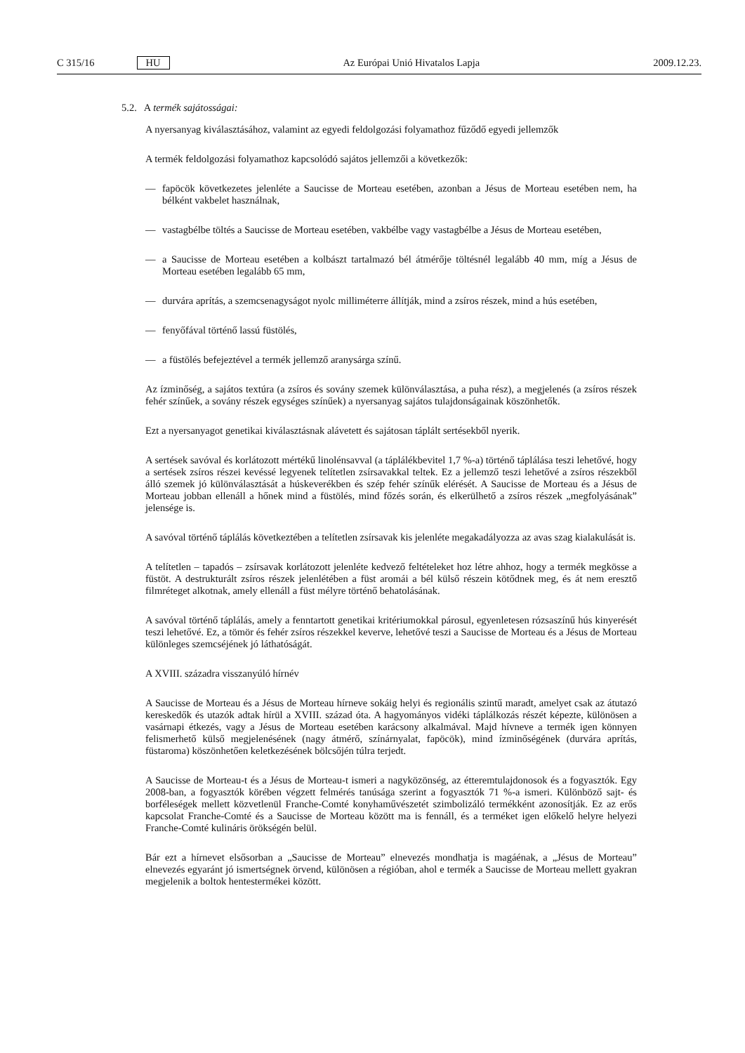C 315/16 HU Az Európai Unió Hivatalos Lapja 2009.12.23.
5.2. A termék sajátosságai:
A nyersanyag kiválasztásához, valamint az egyedi feldolgozási folyamathoz fűződő egyedi jellemzők
A termék feldolgozási folyamathoz kapcsolódó sajátos jellemzői a következők:
— fapöcök következetes jelenléte a Saucisse de Morteau esetében, azonban a Jésus de Morteau esetében nem, ha bélként vakbelet használnak,
— vastagbélbe töltés a Saucisse de Morteau esetében, vakbélbe vagy vastagbélbe a Jésus de Morteau esetében,
— a Saucisse de Morteau esetében a kolbászt tartalmazó bél átmérője töltésnél legalább 40 mm, míg a Jésus de Morteau esetében legalább 65 mm,
— durvára aprítás, a szemcsenagyságot nyolc milliméterre állítják, mind a zsíros részek, mind a hús esetében,
— fenyőfával történő lassú füstölés,
— a füstölés befejeztével a termék jellemző aranysárga színű.
Az ízminőség, a sajátos textúra (a zsíros és sovány szemek különválasztása, a puha rész), a megjelenés (a zsíros részek fehér színűek, a sovány részek egységes színűek) a nyersanyag sajátos tulajdonságainak köszönhetők.
Ezt a nyersanyagot genetikai kiválasztásnak alávetett és sajátosan táplált sertésekből nyerik.
A sertések savóval és korlátozott mértékű linolénsavval (a táplálékbevitel 1,7 %-a) történő táplálása teszi lehetővé, hogy a sertések zsíros részei kevéssé legyenek telítetlen zsírsavakkal teltek. Ez a jellemző teszi lehetővé a zsíros részekből álló szemek jó különválasztását a húskeverékben és szép fehér színűk elérését. A Saucisse de Morteau és a Jésus de Morteau jobban ellenáll a hőnek mind a füstölés, mind főzés során, és elkerülhető a zsíros részek „megfolyásának” jelensége is.
A savóval történő táplálás következtében a telítetlen zsírsavak kis jelenléte megakadályozza az avas szag kialakulását is.
A telítetlen – tapadós – zsírsavak korlátozott jelenléte kedvező feltételeket hoz létre ahhoz, hogy a termék megkösse a füstöt. A destrukturált zsíros részek jelenlétében a füst aromái a bél külső részein kötődnek meg, és át nem eresztő filmréteget alkotnak, amely ellenáll a füst mélyre történő behatolásának.
A savóval történő táplálás, amely a fenntartott genetikai kritériumokkal párosul, egyenletesen rózsaszínű hús kinyerését teszi lehetővé. Ez, a tömör és fehér zsíros részekkel keverve, lehetővé teszi a Saucisse de Morteau és a Jésus de Morteau különleges szemcséjének jó láthatóságát.
A XVIII. századra visszanyúló hírnév
A Saucisse de Morteau és a Jésus de Morteau hírneve sokáig helyi és regionális szintű maradt, amelyet csak az átutazó kereskedők és utazók adtak hírül a XVIII. század óta. A hagyományos vidéki táplálkozás részét képezte, különösen a vasárnapi étkezés, vagy a Jésus de Morteau esetében karácsony alkalmával. Majd hívneve a termék igen könnyen felismerhető külső megjelenésének (nagy átmérő, színárnyalat, fapöcök), mind ízminőségének (durvára aprítás, füstaroma) köszönhetően keletkezésének bölcsőjén túlra terjedt.
A Saucisse de Morteau-t és a Jésus de Morteau-t ismeri a nagyközönség, az étteremtulajdonosok és a fogyasztók. Egy 2008-ban, a fogyasztók körében végzett felmérés tanúsága szerint a fogyasztók 71 %-a ismeri. Különböző sajt- és borféleségek mellett közvetlenül Franche-Comté konyhaművészetét szimbolizáló termékként azonosítják. Ez az erős kapcsolat Franche-Comté és a Saucisse de Morteau között ma is fennáll, és a terméket igen előkelő helyre helyezi Franche-Comté kulináris örökségén belül.
Bár ezt a hírnevet elsősorban a „Saucisse de Morteau” elnevezés mondhatja is magáénak, a „Jésus de Morteau” elnevezés egyaránt jó ismertségnek örvend, különösen a régióban, ahol e termék a Saucisse de Morteau mellett gyakran megjelenik a boltok hentestermékei között.